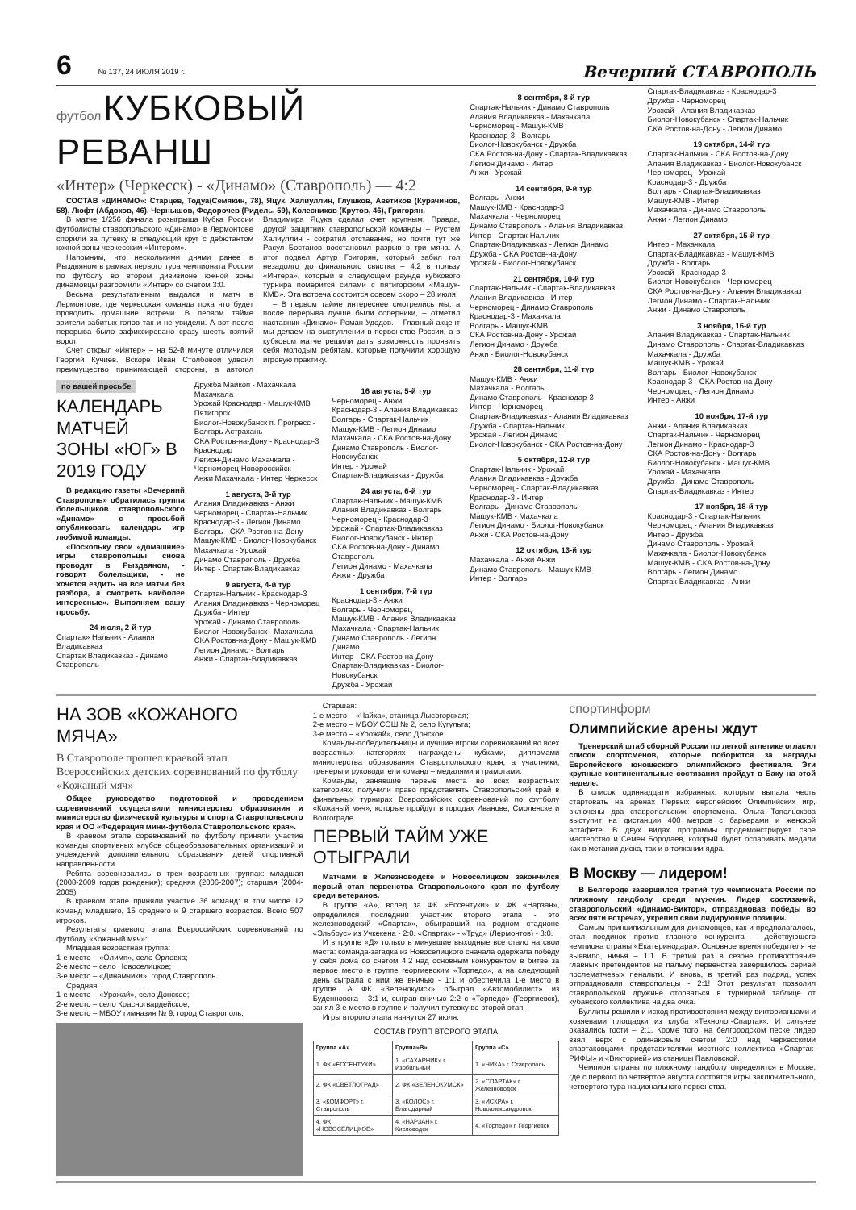6 № 137, 24 ИЮЛЯ 2019 г.
Вечерний СТАВРОПОЛЬ
футбол
КУБКОВЫЙ РЕВАНШ
«Интер» (Черкесск) - «Динамо» (Ставрополь) — 4:2
СОСТАВ «ДИНАМО»: Старцев, Тодуа(Семякин, 78), Яцук, Халиуллин, Глушков, Аветиков (Курачинов, 58), Люфт (Абдоков, 46), Чернышов, Федорочев (Ридель, 59), Колесников (Крутов, 46), Григорян.
В матче 1/256 финала розыгрыша Кубка России футболисты ставропольского «Динамо» в Лермонтове спорили за путевку в следующий круг с дебютантом южной зоны черкесским «Интером».
Напомним, что несколькими днями ранее в Рыздвяном в рамках первого тура чемпионата России по футболу во втором дивизионе южной зоны динамовцы разгромили «Интер» со счетом 3:0.
Весьма результативным выдался и матч в Лермонтове, где черкесская команда пока что будет проводить домашние встречи. В первом тайме зрители забитых голов так и не увидели. А вот после перерыва было зафиксировано сразу шесть взятий ворот.
Счет открыл «Интер» – на 52-й минуте отличился Георгий Кучиев. Вскоре Иван Столбовой удвоил преимущество принимающей стороны, а автогол Владимира Яцука сделал счет крупным. Правда, другой защитник ставропольской команды – Рустем Халиуллин - сократил отставание, но почти тут же Расул Бостанов восстановил разрыв в три мяча. А итог подвел Артур Григорян, который забил гол незадолго до финального свистка – 4:2 в пользу «Интера», который в следующем раунде кубкового турнира померится силами с пятигорским «Машук-КМВ». Эта встреча состоится совсем скоро – 28 июля.
– В первом тайме интереснее смотрелись мы, а после перерыва лучше были соперники, – отметил наставник «Динамо» Роман Удодов. – Главный акцент мы делаем на выступлении в первенстве России, а в кубковом матче решили дать возможность проявить себя молодым ребятам, которые получили хорошую игровую практику.
по вашей просьбе
КАЛЕНДАРЬ МАТЧЕЙ ЗОНЫ «ЮГ» В 2019 ГОДУ
В редакцию газеты «Вечерний Ставрополь» обратилась группа болельщиков ставропольского «Динамо» с просьбой опубликовать календарь игр любимой команды.
«Поскольку свои «домашние» игры ставропольцы снова проводят в Рыздвяном, - говорят болельщики, - не хочется ездить на все матчи без разбора, а смотреть наиболее интересные». Выполняем вашу просьбу.
24 июля, 2-й тур
Спартак» Нальчик - Алания Владикавказ
Спартак Владикавказ - Динамо Ставрополь
Дружба Майкоп - Махачкала Махачкала
Урожай Краснодар - Машук-КМВ Пятигорск
Биолог-Новокубанск п. Прогресс - Волгарь Астрахань
СКА Ростов-на-Дону - Краснодар-3 Краснодар
Легион-Динамо Махачкала - Черноморец Новороссийск
Анжи Махачкала - Интер Черкесск
1 августа, 3-й тур
Алания Владикавказ - Анжи
Черноморец - Спартак-Нальчик
Краснодар-3 - Легион Динамо
Волгарь - СКА Ростов-на-Дону
Машук-КМВ - Биолог-Новокубанск
Махачкала - Урожай
Динамо Ставрополь - Дружба
Интер - Спартак-Владикавказ
9 августа, 4-й тур
Спартак-Нальчик - Краснодар-3
Алания Владикавказ - Черноморец
Дружба - Интер
Урожай - Динамо Ставрополь
Биолог-Новокубанск - Махачкала
СКА Ростов-на-Дону - Машук-КМВ
Легион Динамо - Волгарь
Анжи - Спартак-Владикавказ
16 августа, 5-й тур
Черноморец - Анжи
Краснодар-3 - Алания Владикавказ
Волгарь - Спартак-Нальчик
Машук-КМВ - Легион Динамо
Махачкала - СКА Ростов-на-Дону
Динамо Ставрополь - Биолог-Новокубанск
Интер - Урожай
Спартак-Владикавказ - Дружба
24 августа, 6-й тур
Спартак-Нальчик - Машук-КМВ
Алания Владикавказ - Волгарь
Черноморец - Краснодар-3
Урожай - Спартак-Владикавказ
Биолог-Новокубанск - Интер
СКА Ростов-на-Дону - Динамо Ставрополь
Легион Динамо - Махачкала
Анжи - Дружба
1 сентября, 7-й тур
Краснодар-3 - Анжи
Волгарь - Черноморец
Машук-КМВ - Алания Владикавказ
Махачкала - Спартак-Нальчик
Динамо Ставрополь - Легион Динамо
Интер - СКА Ростов-на-Дону
Спартак-Владикавказ - Биолог-Новокубанск
Дружба - Урожай
8 сентября, 8-й тур
Спартак-Нальчик - Динамо Ставрополь
Алания Владикавказ - Махачкала
Черноморец - Машук-КМВ
Краснодар-3 - Волгарь
Биолог-Новокубанск - Дружба
СКА Ростов-на-Дону - Спартак-Владикавказ
Легион Динамо - Интер
Анжи - Урожай
14 сентября, 9-й тур
Волгарь - Анжи
Машук-КМВ - Краснодар-3
Махачкала - Черноморец
Динамо Ставрополь - Алания Владикавказ
Интер - Спартак-Нальчик
Спартак-Владикавказ - Легион Динамо
Дружба - СКА Ростов-на-Дону
Урожай - Биолог-Новокубанск
21 сентября, 10-й тур
Спартак-Нальчик - Спартак-Владикавказ
Алания Владикавказ - Интер
Черноморец - Динамо Ставрополь
Краснодар-3 - Махачкала
Волгарь - Машук-КМВ
СКА Ростов-на-Дону - Урожай
Легион Динамо - Дружба
Анжи - Биолог-Новокубанск
28 сентября, 11-й тур
Машук-КМВ - Анжи
Махачкала - Волгарь
Динамо Ставрополь - Краснодар-3
Интер - Черноморец
Спартак-Владикавказ - Алания Владикавказ
Дружба - Спартак-Нальчик
Урожай - Легион Динамо
Биолог-Новокубанск - СКА Ростов-на-Дону
5 октября, 12-й тур
Спартак-Нальчик - Урожай
Алания Владикавказ - Дружба
Черноморец - Спартак-Владикавказ
Краснодар-3 - Интер
Волгарь - Динамо Ставрополь
Машук-КМВ - Махачкала
Легион Динамо - Биолог-Новокубанск
Анжи - СКА Ростов-на-Дону
12 октября, 13-й тур
Махачкала - Анжи Анжи
Динамо Ставрополь - Машук-КМВ
Интер - Волгарь
Спартак-Владикавказ - Краснодар-3
Дружба - Черноморец
Урожай - Алания Владикавказ
Биолог-Новокубанск - Спартак-Нальчик
СКА Ростов-на-Дону - Легион Динамо
19 октября, 14-й тур
Спартак-Нальчик - СКА Ростов-на-Дону
Алания Владикавказ - Биолог-Новокубанск
Черноморец - Урожай
Краснодар-3 - Дружба
Волгарь - Спартак-Владикавказ
Машук-КМВ - Интер
Махачкала - Динамо Ставрополь
Анжи - Легион Динамо
27 октября, 15-й тур
Интер - Махачкала
Спартак-Владикавказ - Машук-КМВ
Дружба - Волгарь
Урожай - Краснодар-3
Биолог-Новокубанск - Черноморец
СКА Ростов-на-Дону - Алания Владикавказ
Легион Динамо - Спартак-Нальчик
Анжи - Динамо Ставрополь
3 ноября, 16-й тур
Алания Владикавказ - Спартак-Нальчик
Динамо Ставрополь - Спартак-Владикавказ
Махачкала - Дружба
Машук-КМВ - Урожай
Волгарь - Биолог-Новокубанск
Краснодар-3 - СКА Ростов-на-Дону
Черноморец - Легион Динамо
Интер - Анжи
10 ноября, 17-й тур
Анжи - Алания Владикавказ
Спартак-Нальчик - Черноморец
Легион Динамо - Краснодар-3
СКА Ростов-на-Дону - Волгарь
Биолог-Новокубанск - Машук-КМВ
Урожай - Махачкала
Дружба - Динамо Ставрополь
Спартак-Владикавказ - Интер
17 ноября, 18-й тур
Краснодар-3 - Спартак-Нальчик
Черноморец - Алания Владикавказ
Интер - Дружба
Динамо Ставрополь - Урожай
Махачкала - Биолог-Новокубанск
Машук-КМВ - СКА Ростов-на-Дону
Волгарь - Легион Динамо
Спартак-Владикавказ - Анжи
НА ЗОВ «КОЖАНОГО МЯЧА»
В Ставрополе прошел краевой этап Всероссийских детских соревнований по футболу «Кожаный мяч»
Общее руководство подготовкой и проведением соревнований осуществили министерство образования и министерство физической культуры и спорта Ставропольского края и ОО «Федерация мини-футбола Ставропольского края».
В краевом этапе соревнований по футболу приняли участие команды спортивных клубов общеобразовательных организаций и учреждений дополнительного образования детей спортивной направленности.
Ребята соревновались в трех возрастных группах: младшая (2008-2009 годов рождения); средняя (2006-2007); старшая (2004-2005).
В краевом этапе приняли участие 36 команд: в том числе 12 команд младшего, 15 среднего и 9 старшего возрастов. Всего 507 игроков.
Результаты краевого этапа Всероссийских соревнований по футболу «Кожаный мяч»:
Младшая возрастная группа:
1-е место – «Олимп», село Орловка;
2-е место – село Новоселицкое;
3-е место – «Динамчики», город Ставрополь.
Средняя:
1-е место – «Урожай», село Донское;
2-е место – село Красногвардейское;
3-е место – МБОУ гимназия № 9, город Ставрополь;
Старшая:
1-е место – «Чайка», станица Лысогорская;
2-е место – МБОУ СОШ № 2, село Кугульта;
3-е место – «Урожай», село Донское.
Команды-победительницы и лучшие игроки соревнований во всех возрастных категориях награждены кубками, дипломами министерства образования Ставропольского края, а участники, тренеры и руководители команд – медалями и грамотами.
Команды, занявшие первые места во всех возрастных категориях, получили право представлять Ставропольский край в финальных турнирах Всероссийских соревнований по футболу «Кожаный мяч», которые пройдут в городах Иванове, Смоленске и Волгограде.
ПЕРВЫЙ ТАЙМ УЖЕ ОТЫГРАЛИ
Матчами в Железноводске и Новоселицком закончился первый этап первенства Ставропольского края по футболу среди ветеранов.
В группе «А», вслед за ФК «Ессентуки» и ФК «Нарзан», определился последний участник второго этапа - это железноводский «Спартак», обыгравший на родном стадионе «Эльбрус» из Учкекена - 2:0. «Спартак» - «Труд» (Лермонтов) - 3:0.
И в группе «Д» только в минувшие выходные все стало на свои места: команда-загадка из Новоселицкого сначала одержала победу у себя дома со счетом 4:2 над основным конкурентом в битве за первое место в группе георгиевским «Торпедо», а на следующий день сыграла с ним же вничью - 1:1 и обеспечила 1-е место в группе. А ФК «Зеленокумск» обыграл «Автомобилист» из Буденновска - 3:1 и, сыграв вничью 2:2 с «Торпедо» (Георгиевск), занял 3-е место в группе и получил путевку во второй этап.
Игры второго этапа начнутся 27 июля.
СОСТАВ ГРУПП ВТОРОГО ЭТАПА
| Группа «А» | Группа»В» | Группа «С» |
| --- | --- | --- |
| 1. ФК «ЕССЕНТУКИ» | 1. «САХАРНИК» г. Изобильный | 1. «НИКА» г. Ставрополь |
| 2. ФК «СВЕТЛОГРАД» | 2. ФК «ЗЕЛЕНОКУМСК» | 2. «СПАРТАК» г. Железноводск |
| 3. «КОМФОРТ» г. Ставрополь | 3. «КОЛОС» г. Благодарный | 3. «ИСКРА» г. Новоалександровск |
| 4. ФК «НОВОСЕЛИЦКОЕ» | 4. «НАРЗАН» г. Кисловодск | 4. «Торпедо» г. Георгиевск |
спортинформ
Олимпийские арены ждут
Тренерский штаб сборной России по легкой атлетике огласил список спортсменов, которые поборются за награды Европейского юношеского олимпийского фестиваля. Эти крупные континентальные состязания пройдут в Баку на этой неделе.
В список одиннадцати избранных, которым выпала честь стартовать на аренах Первых европейских Олимпийских игр, включены два ставропольских спортсмена. Ольга Топольскова выступит на дистанции 400 метров с барьерами и женской эстафете. В двух видах программы продемонстрирует свое мастерство и Семен Бородаев, который будет оспаривать медали как в метании диска, так и в толкании ядра.
В Москву — лидером!
В Белгороде завершился третий тур чемпионата России по пляжному гандболу среди мужчин. Лидер состязаний, ставропольский «Динамо-Виктор», отпраздновав победы во всех пяти встречах, укрепил свои лидирующие позиции.
Самым принципиальным для динамовцев, как и предполагалось, стал поединок против главного конкурента – действующего чемпиона страны «Екатеринодара». Основное время победителя не выявило, ничья – 1:1. В третий раз в сезоне противостояние главных претендентов на пальму первенства завершилось серией послематчевых пенальти. И вновь, в третий раз подряд, успех отпраздновали ставропольцы - 2:1! Этот результат позволил ставропольской дружине оторваться в турнирной таблице от кубанского коллектива на два очка.
Буллиты решили и исход противостояния между викторианцами и хозяевами площадки из клуба «Технолог-Спартак». И сильнее оказались гости – 2:1. Кроме того, на белгородском песке лидер взял верх с одинаковым счетом 2:0 над черкесскими спартаковцами, представителями местного коллектива «Спартак-РИФЫ» и «Викторией» из станицы Павловской.
Чемпион страны по пляжному гандболу определится в Москве, где с первого по четвертое августа состоятся игры заключительного, четвертого тура национального первенства.